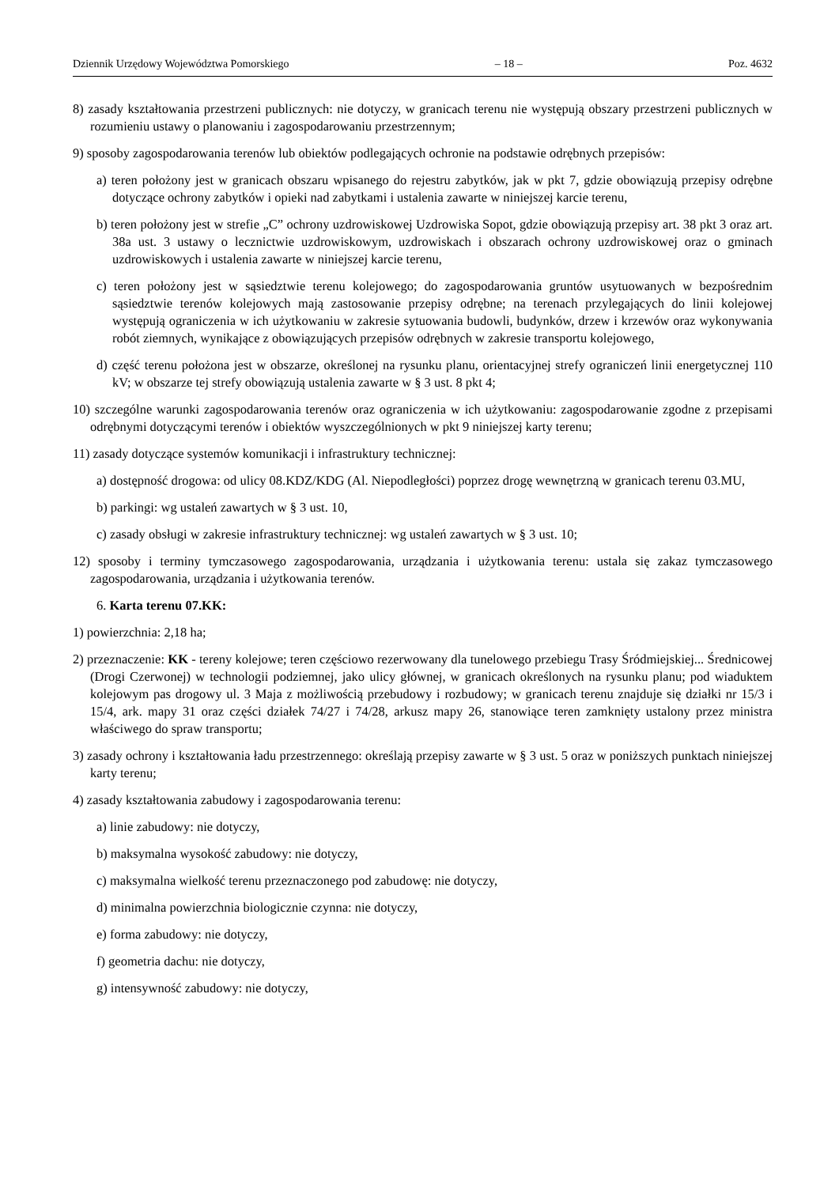Dziennik Urzędowy Województwa Pomorskiego – 18 – Poz. 4632
8) zasady kształtowania przestrzeni publicznych: nie dotyczy, w granicach terenu nie występują obszary przestrzeni publicznych w rozumieniu ustawy o planowaniu i zagospodarowaniu przestrzennym;
9) sposoby zagospodarowania terenów lub obiektów podlegających ochronie na podstawie odrębnych przepisów:
a) teren położony jest w granicach obszaru wpisanego do rejestru zabytków, jak w pkt 7, gdzie obowiązują przepisy odrębne dotyczące ochrony zabytków i opieki nad zabytkami i ustalenia zawarte w niniejszej karcie terenu,
b) teren położony jest w strefie „C” ochrony uzdrowiskowej Uzdrowiska Sopot, gdzie obowiązują przepisy art. 38 pkt 3 oraz art. 38a ust. 3 ustawy o lecznictwie uzdrowiskowym, uzdrowiskach i obszarach ochrony uzdrowiskowej oraz o gminach uzdrowiskowych i ustalenia zawarte w niniejszej karcie terenu,
c) teren położony jest w sąsiedztwie terenu kolejowego; do zagospodarowania gruntów usytuowanych w bezpośrednim sąsiedztwie terenów kolejowych mają zastosowanie przepisy odrębne; na terenach przylegających do linii kolejowej występują ograniczenia w ich użytkowaniu w zakresie sytuowania budowli, budynków, drzew i krzewów oraz wykonywania robót ziemnych, wynikające z obowiązujących przepisów odrębnych w zakresie transportu kolejowego,
d) część terenu położona jest w obszarze, określonej na rysunku planu, orientacyjnej strefy ograniczeń linii energetycznej 110 kV; w obszarze tej strefy obowiązują ustalenia zawarte w § 3 ust. 8 pkt 4;
10) szczególne warunki zagospodarowania terenów oraz ograniczenia w ich użytkowaniu: zagospodarowanie zgodne z przepisami odrębnymi dotyczącymi terenów i obiektów wyszczególnionych w pkt 9 niniejszej karty terenu;
11) zasady dotyczące systemów komunikacji i infrastruktury technicznej:
a) dostępność drogowa: od ulicy 08.KDZ/KDG (Al. Niepodległości) poprzez drogę wewnętrzną w granicach terenu 03.MU,
b) parkingi: wg ustaleń zawartych w § 3 ust. 10,
c) zasady obsługi w zakresie infrastruktury technicznej: wg ustaleń zawartych w § 3 ust. 10;
12) sposoby i terminy tymczasowego zagospodarowania, urządzania i użytkowania terenu: ustala się zakaz tymczasowego zagospodarowania, urządzania i użytkowania terenów.
6. Karta terenu 07.KK:
1) powierzchnia: 2,18 ha;
2) przeznaczenie: KK - tereny kolejowe; teren częściowo rezerwowany dla tunelowego przebiegu Trasy Śródmiejskiej... Średnicowej (Drogi Czerwonej) w technologii podziemnej, jako ulicy głównej, w granicach określonych na rysunku planu; pod wiaduktem kolejowym pas drogowy ul. 3 Maja z możliwością przebudowy i rozbudowy; w granicach terenu znajduje się działki nr 15/3 i 15/4, ark. mapy 31 oraz części działek 74/27 i 74/28, arkusz mapy 26, stanowiące teren zamknięty ustalony przez ministra właściwego do spraw transportu;
3) zasady ochrony i kształtowania ładu przestrzennego: określają przepisy zawarte w § 3 ust. 5 oraz w poniższych punktach niniejszej karty terenu;
4) zasady kształtowania zabudowy i zagospodarowania terenu:
a) linie zabudowy: nie dotyczy,
b) maksymalna wysokość zabudowy: nie dotyczy,
c) maksymalna wielkość terenu przeznaczonego pod zabudowę: nie dotyczy,
d) minimalna powierzchnia biologicznie czynna: nie dotyczy,
e) forma zabudowy: nie dotyczy,
f) geometria dachu: nie dotyczy,
g) intensywność zabudowy: nie dotyczy,